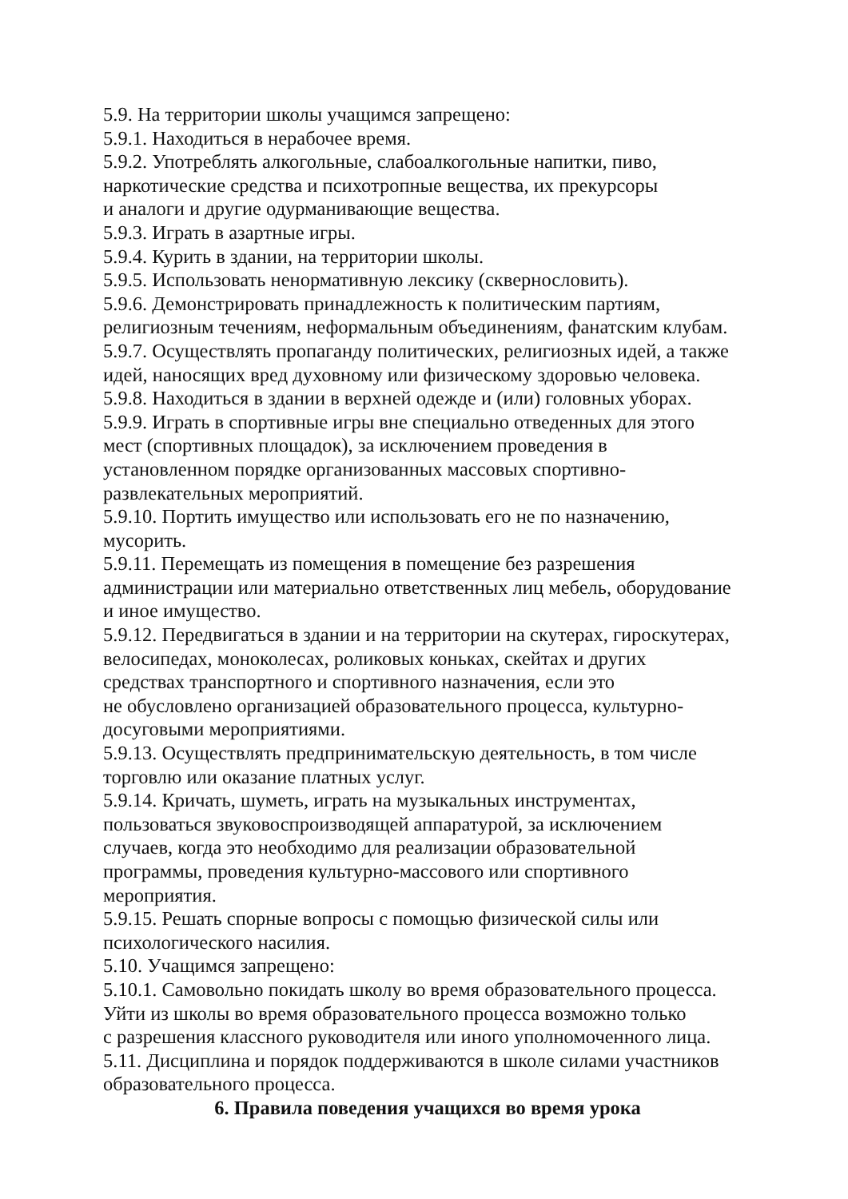5.9. На территории школы учащимся запрещено:
5.9.1. Находиться в нерабочее время.
5.9.2. Употреблять алкогольные, слабоалкогольные напитки, пиво,
наркотические средства и психотропные вещества, их прекурсоры
и аналоги и другие одурманивающие вещества.
5.9.3. Играть в азартные игры.
5.9.4. Курить в здании, на территории школы.
5.9.5. Использовать ненормативную лексику (сквернословить).
5.9.6. Демонстрировать принадлежность к политическим партиям,
религиозным течениям, неформальным объединениям, фанатским клубам.
5.9.7. Осуществлять пропаганду политических, религиозных идей, а также
идей, наносящих вред духовному или физическому здоровью человека.
5.9.8. Находиться в здании в верхней одежде и (или) головных уборах.
5.9.9. Играть в спортивные игры вне специально отведенных для этого
мест (спортивных площадок), за исключением проведения в
установленном порядке организованных массовых спортивно-
развлекательных мероприятий.
5.9.10. Портить имущество или использовать его не по назначению,
мусорить.
5.9.11. Перемещать из помещения в помещение без разрешения
администрации или материально ответственных лиц мебель, оборудование
и иное имущество.
5.9.12. Передвигаться в здании и на территории на скутерах, гироскутерах,
велосипедах, моноколесах, роликовых коньках, скейтах и других
средствах транспортного и спортивного назначения, если это
не обусловлено организацией образовательного процесса, культурно-
досуговыми мероприятиями.
5.9.13. Осуществлять предпринимательскую деятельность, в том числе
торговлю или оказание платных услуг.
5.9.14. Кричать, шуметь, играть на музыкальных инструментах,
пользоваться звуковоспроизводящей аппаратурой, за исключением
случаев, когда это необходимо для реализации образовательной
программы, проведения культурно-массового или спортивного
мероприятия.
5.9.15. Решать спорные вопросы с помощью физической силы или
психологического насилия.
5.10. Учащимся запрещено:
5.10.1. Самовольно покидать школу во время образовательного процесса.
Уйти из школы во время образовательного процесса возможно только
с разрешения классного руководителя или иного уполномоченного лица.
5.11. Дисциплина и порядок поддерживаются в школе силами участников
образовательного процесса.
6. Правила поведения учащихся во время урока